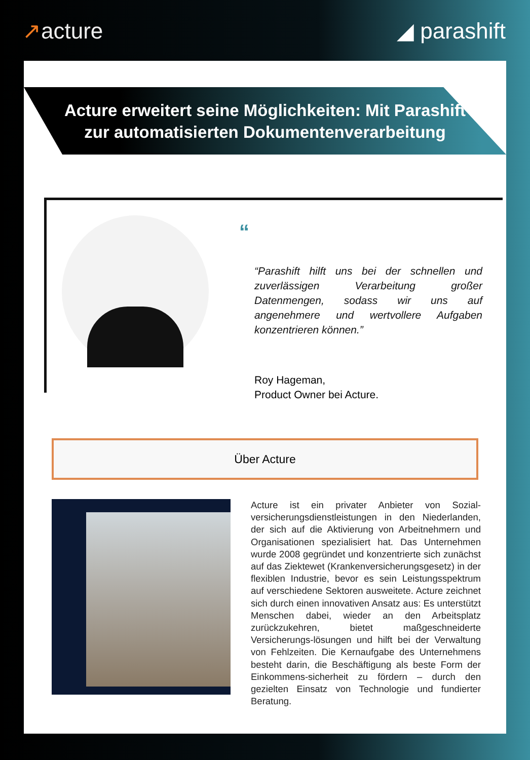↗acture ◢ parashift
Acture erweitert seine Möglichkeiten: Mit Parashift
zur automatisierten Dokumentenverarbeitung
“
“Parashift hilft uns bei der schnellen und zuverlässigen Verarbeitung großer Datenmengen, sodass wir uns auf angenehmere und wertvollere Aufgaben konzentrieren können.”
Roy Hageman,
Product Owner bei Acture.
Über Acture
Acture ist ein privater Anbieter von Sozial­versicherungsdienstleistungen in den Niederlanden, der sich auf die Aktivierung von Arbeitnehmern und Organisationen spezialisiert hat. Das Unternehmen wurde 2008 gegründet und konzentrierte sich zunächst auf das Ziektewet (Krankenversicherungsgesetz) in der flexiblen Industrie, bevor es sein Leistungsspektrum auf verschiedene Sektoren ausweitete. Acture zeichnet sich durch einen innovativen Ansatz aus: Es unterstützt Menschen dabei, wieder an den Arbeitsplatz zurückzukehren, bietet maßgeschneiderte Versicherungs-lösungen und hilft bei der Verwaltung von Fehlzeiten. Die Kernaufgabe des Unternehmens besteht darin, die Beschäftigung als beste Form der Einkommens-sicherheit zu fördern – durch den gezielten Einsatz von Technologie und fundierter Beratung.